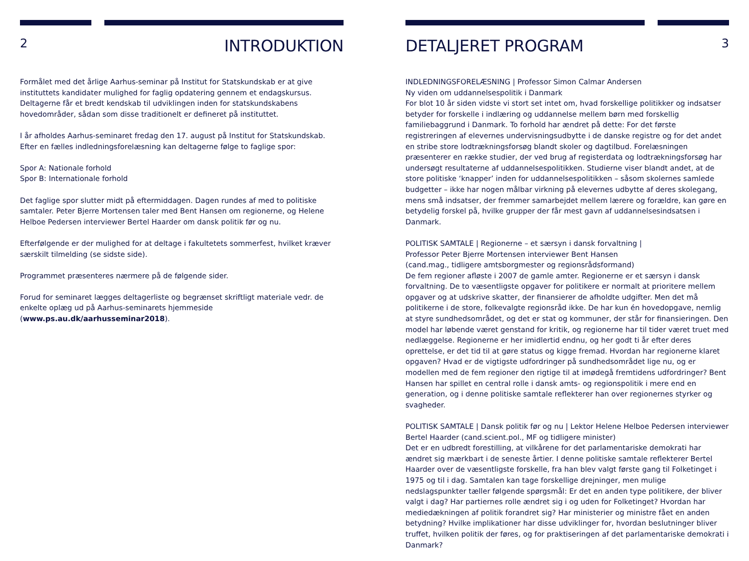2
INTRODUKTION
Formålet med det årlige Aarhus-seminar på Institut for Statskundskab er at give instituttets kandidater mulighed for faglig opdatering gennem et endagskursus. Deltagerne får et bredt kendskab til udviklingen inden for statskundskabens hovedområder, sådan som disse traditionelt er defineret på instituttet.
I år afholdes Aarhus-seminaret fredag den 17. august på Institut for Statskundskab.
Efter en fælles indledningsforelæsning kan deltagerne følge to faglige spor:
Spor A: Nationale forhold
Spor B: Internationale forhold
Det faglige spor slutter midt på eftermiddagen. Dagen rundes af med to politiske samtaler. Peter Bjerre Mortensen taler med Bent Hansen om regionerne, og Helene Helboe Pedersen interviewer Bertel Haarder om dansk politik før og nu.
Efterfølgende er der mulighed for at deltage i fakultetets sommerfest, hvilket kræver særskilt tilmelding (se sidste side).
Programmet præsenteres nærmere på de følgende sider.
Forud for seminaret lægges deltagerliste og begrænset skriftligt materiale vedr. de enkelte oplæg ud på Aarhus-seminarets hjemmeside (www.ps.au.dk/aarhusseminar2018).
DETALJERET PROGRAM
3
INDLEDNINGSFORELÆSNING | Professor Simon Calmar Andersen
Ny viden om uddannelsespolitik i Danmark
For blot 10 år siden vidste vi stort set intet om, hvad forskellige politikker og indsatser betyder for forskelle i indlæring og uddannelse mellem børn med forskellig familiebaggrund i Danmark. To forhold har ændret på dette: For det første registreringen af elevernes undervisningsudbytte i de danske registre og for det andet en stribe store lodtrækningsforsøg blandt skoler og dagtilbud. Forelæsningen præsenterer en række studier, der ved brug af registerdata og lodtrækningsforsøg har undersøgt resultaterne af uddannelsespolitikken. Studierne viser blandt andet, at de store politiske ‘knapper’ inden for uddannelsespolitikken – såsom skolernes samlede budgetter – ikke har nogen målbar virkning på elevernes udbytte af deres skolegang, mens små indsatser, der fremmer samarbejdet mellem lærere og forældre, kan gøre en betydelig forskel på, hvilke grupper der får mest gavn af uddannelsesindsatsen i Danmark.
POLITISK SAMTALE | Regionerne – et særsyn i dansk forvaltning |
Professor Peter Bjerre Mortensen interviewer Bent Hansen
(cand.mag., tidligere amtsborgmester og regionsrådsformand)
De fem regioner afløste i 2007 de gamle amter. Regionerne er et særsyn i dansk forvaltning. De to væsentligste opgaver for politikere er normalt at prioritere mellem opgaver og at udskrive skatter, der finansierer de afholdte udgifter. Men det må politikerne i de store, folkevalgte regionsråd ikke. De har kun én hovedopgave, nemlig at styre sundhedsområdet, og det er stat og kommuner, der står for finansieringen. Den model har løbende været genstand for kritik, og regionerne har til tider været truet med nedlæggelse. Regionerne er her imidlertid endnu, og her godt ti år efter deres oprettelse, er det tid til at gøre status og kigge fremad. Hvordan har regionerne klaret opgaven? Hvad er de vigtigste udfordringer på sundhedsområdet lige nu, og er modellen med de fem regioner den rigtige til at imødegå fremtidens udfordringer? Bent Hansen har spillet en central rolle i dansk amts- og regionspolitik i mere end en generation, og i denne politiske samtale reflekterer han over regionernes styrker og svagheder.
POLITISK SAMTALE | Dansk politik før og nu | Lektor Helene Helboe Pedersen interviewer Bertel Haarder (cand.scient.pol., MF og tidligere minister)
Det er en udbredt forestilling, at vilkårene for det parlamentariske demokrati har ændret sig mærkbart i de seneste årtier. I denne politiske samtale reflekterer Bertel Haarder over de væsentligste forskelle, fra han blev valgt første gang til Folketinget i 1975 og til i dag. Samtalen kan tage forskellige drejninger, men mulige nedslagspunkter tæller følgende spørgsmål: Er det en anden type politikere, der bliver valgt i dag? Har partiernes rolle ændret sig i og uden for Folketinget? Hvordan har mediedækningen af politik forandret sig? Har ministerier og ministre fået en anden betydning? Hvilke implikationer har disse udviklinger for, hvordan beslutninger bliver truffet, hvilken politik der føres, og for praktiseringen af det parlamentariske demokrati i Danmark?